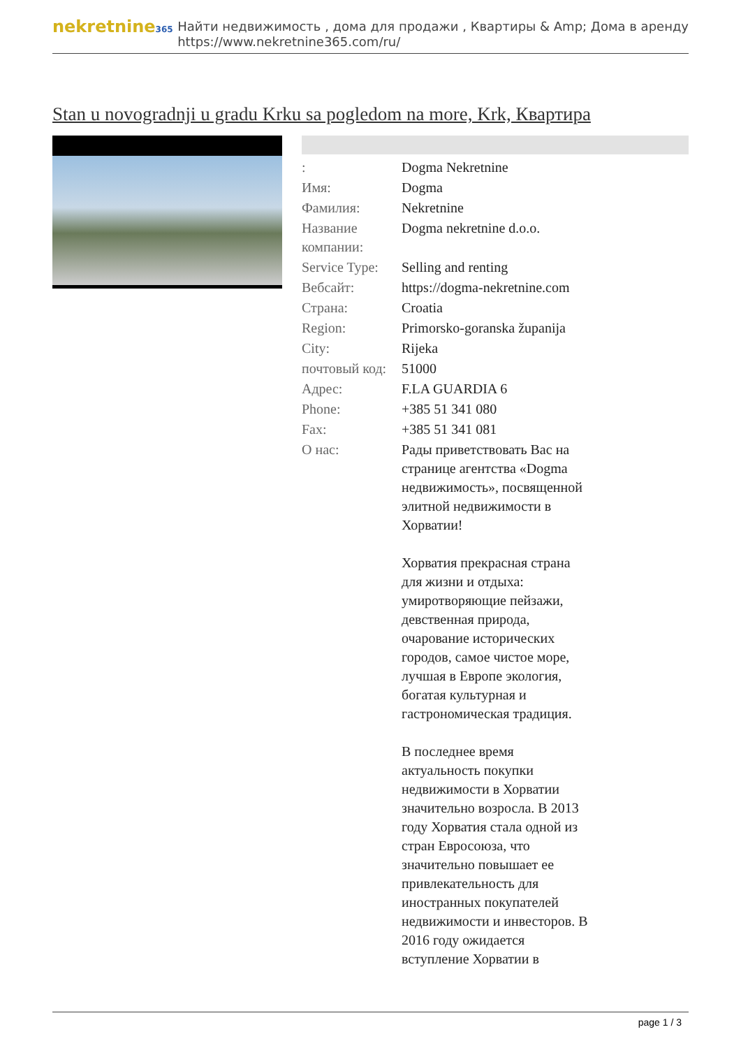nekretnine365
Найти недвижимость , дома для продажи , Квартиры & Amp; Дома в аренду
https://www.nekretnine365.com/ru/
Stan u novogradnji u gradu Krku sa pogledom na more, Krk, Квартира
| : | Dogma Nekretnine |
| Имя: | Dogma |
| Фамилия: | Nekretnine |
| Название компании: | Dogma nekretnine d.o.o. |
| Service Type: | Selling and renting |
| Вебсайт: | https://dogma-nekretnine.com |
| Страна: | Croatia |
| Region: | Primorsko-goranska županija |
| City: | Rijeka |
| почтовый код: | 51000 |
| Адрес: | F.LA GUARDIA 6 |
| Phone: | +385 51 341 080 |
| Fax: | +385 51 341 081 |
| О нас: | Рады приветствовать Вас на странице агентства «Dogma недвижимость», посвященной элитной недвижимости в Хорватии! Хорватия прекрасная страна для жизни и отдыха: умиротворяющие пейзажи, девственная природа, очарование исторических городов, самое чистое море, лучшая в Европе экология, богатая культурная и гастрономическая традиция. В последнее время актуальность покупки недвижимости в Хорватии значительно возросла. В 2013 году Хорватия стала одной из стран Евросоюза, что значительно повышает ее привлекательность для иностранных покупателей недвижимости и инвесторов. В 2016 году ожидается вступление Хорватии в |
page 1 / 3